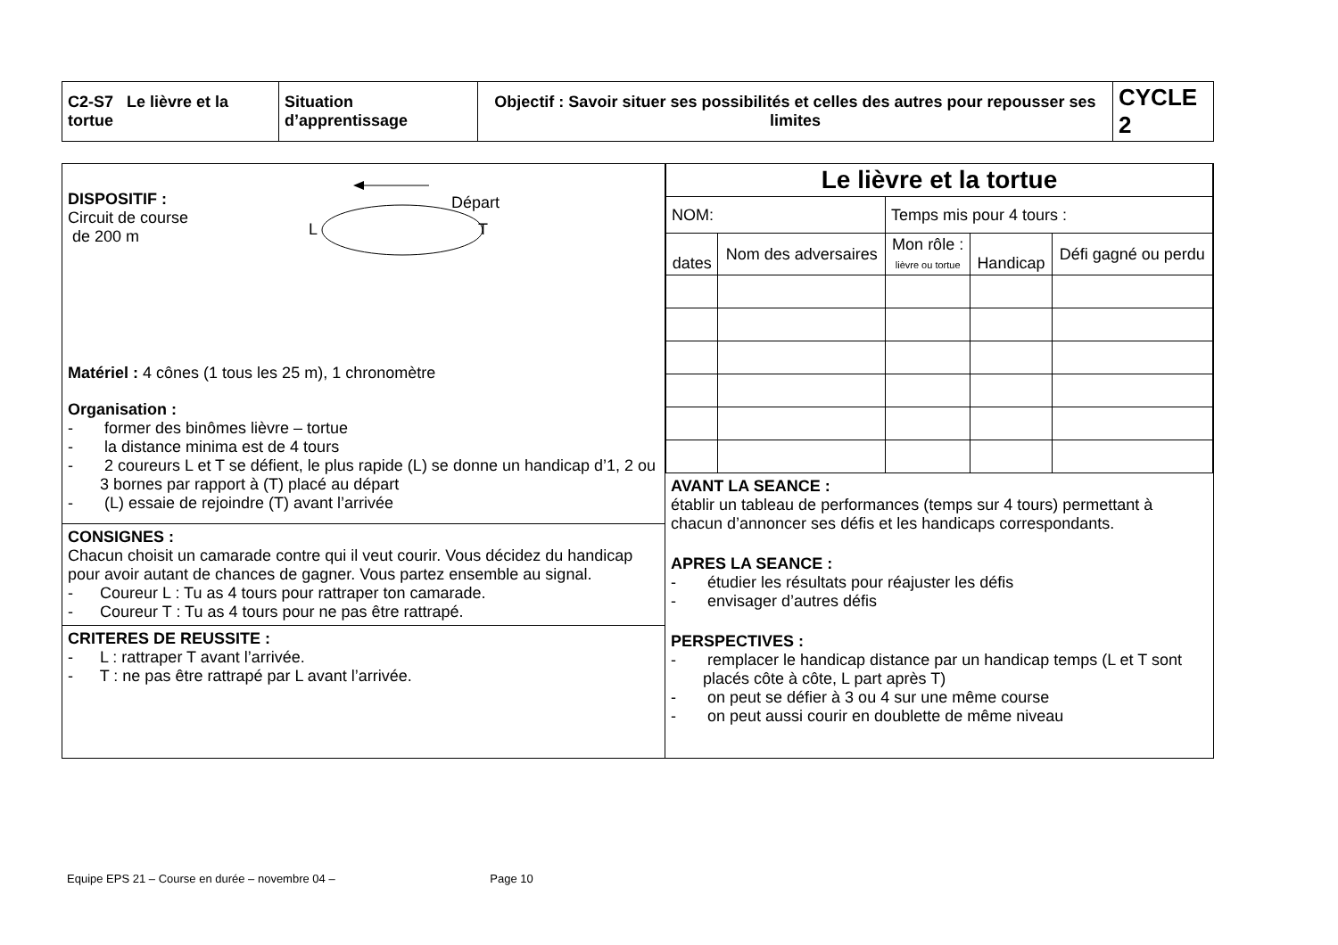| C2-S7 Le lièvre et la tortue | Situation d’apprentissage | Objectif : Savoir situer ses possibilités et celles des autres pour repousser ses limites | CYCLE 2 |
| DISPOSITIF : Circuit de course de 200 m Départ L T Matériel : 4 cônes (1 tous les 25 m), 1 chronomètre Organisation : - former des binômes lièvre – tortue - la distance minima est de 4 tours - 2 coureurs L et T se défient, le plus rapide (L) se donne un handicap d’1, 2 ou 3 bornes par rapport à (T) placé au départ - (L) essaie de rejoindre (T) avant l’arrivée CONSIGNES : Chacun choisit un camarade contre qui il veut courir. Vous décidez du handicap pour avoir autant de chances de gagner. Vous partez ensemble au signal. - Coureur L : Tu as 4 tours pour rattraper ton camarade. - Coureur T : Tu as 4 tours pour ne pas être rattrapé. CRITERES DE REUSSITE : - L : rattraper T avant l’arrivée. - T : ne pas être rattrapé par L avant l’arrivée. | / Le lièvre et la tortue / / / / / / --- / --- / --- / --- / --- / / NOM: / / Temps mis pour 4 tours : / / / / dates / Nom des adversaires / Mon rôle : lièvre ou tortue / Handicap / Défi gagné ou perdu / AVANT LA SEANCE : établir un tableau de performances (temps sur 4 tours) permettant à chacun d’annoncer ses défis et les handicaps correspondants. APRES LA SEANCE : - étudier les résultats pour réajuster les défis - envisager d’autres défis PERSPECTIVES : - remplacer le handicap distance par un handicap temps (L et T sont placés côte à côte, L part après T) - on peut se défier à 3 ou 4 sur une même course - on peut aussi courir en doublette de même niveau |
Equipe EPS 21 – Course en durée – novembre 04 – Page 10